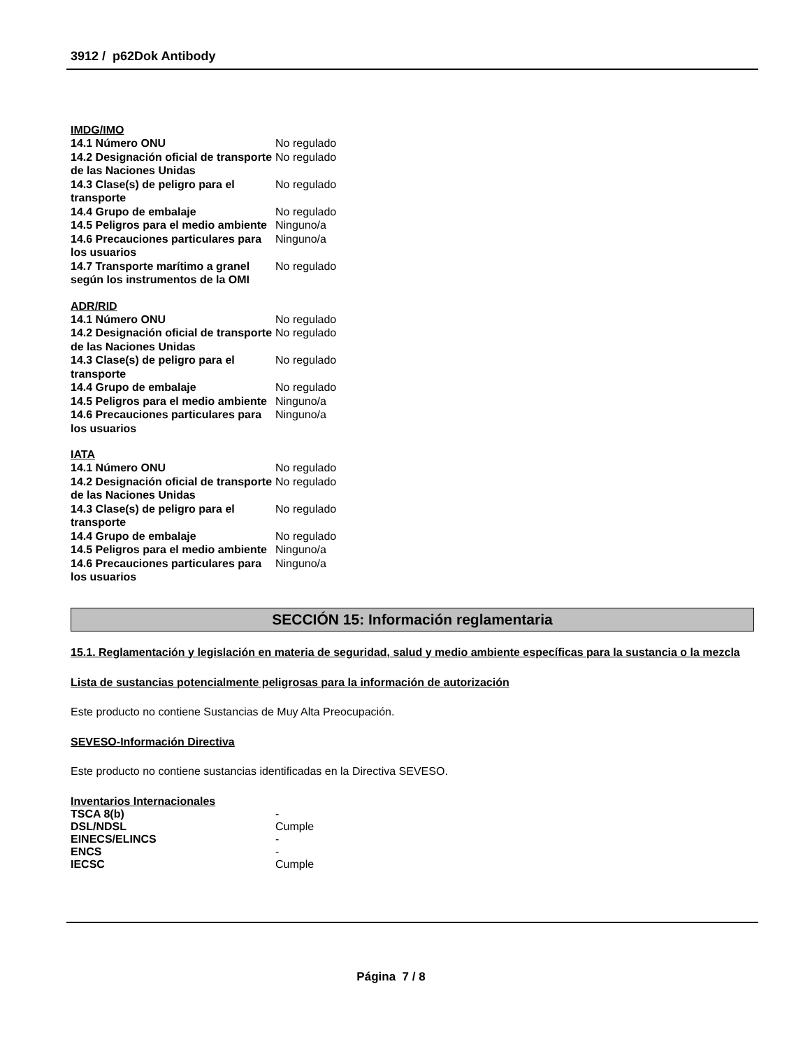3912 / p62Dok Antibody
IMDG/IMO
| 14.1 Número ONU | No regulado |
| 14.2 Designación oficial de transporte de las Naciones Unidas | No regulado |
| 14.3 Clase(s) de peligro para el transporte | No regulado |
| 14.4 Grupo de embalaje | No regulado |
| 14.5 Peligros para el medio ambiente | Ninguno/a |
| 14.6 Precauciones particulares para los usuarios | Ninguno/a |
| 14.7 Transporte marítimo a granel según los instrumentos de la OMI | No regulado |
ADR/RID
| 14.1 Número ONU | No regulado |
| 14.2 Designación oficial de transporte de las Naciones Unidas | No regulado |
| 14.3 Clase(s) de peligro para el transporte | No regulado |
| 14.4 Grupo de embalaje | No regulado |
| 14.5 Peligros para el medio ambiente | Ninguno/a |
| 14.6 Precauciones particulares para los usuarios | Ninguno/a |
IATA
| 14.1 Número ONU | No regulado |
| 14.2 Designación oficial de transporte de las Naciones Unidas | No regulado |
| 14.3 Clase(s) de peligro para el transporte | No regulado |
| 14.4 Grupo de embalaje | No regulado |
| 14.5 Peligros para el medio ambiente | Ninguno/a |
| 14.6 Precauciones particulares para los usuarios | Ninguno/a |
SECCIÓN 15: Información reglamentaria
15.1. Reglamentación y legislación en materia de seguridad, salud y medio ambiente específicas para la sustancia o la mezcla
Lista de sustancias potencialmente peligrosas para la información de autorización
Este producto no contiene Sustancias de Muy Alta Preocupación.
SEVESO-Información Directiva
Este producto no contiene sustancias identificadas en la Directiva SEVESO.
Inventarios Internacionales
| TSCA 8(b) | - |
| DSL/NDSL | Cumple |
| EINECS/ELINCS | - |
| ENCS | - |
| IECSC | Cumple |
Página 7 / 8